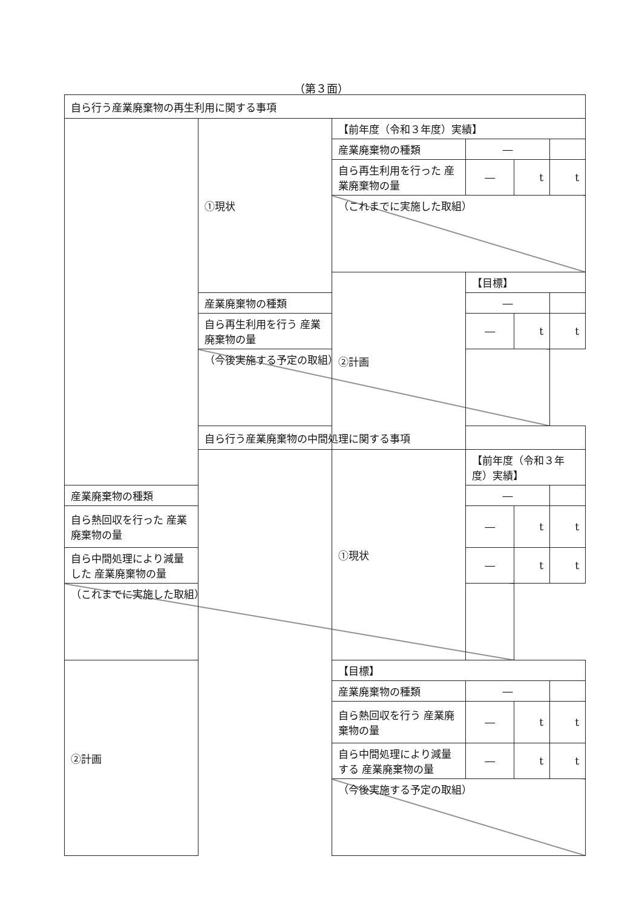（第３面）
| 自ら行う産業廃棄物の再生利用に関する事項 | | | | | |
| | ①現状 | 【前年度（令和３年度）実績】 | | | |
| | | 産業廃棄物の種類 | ― | | |
| | | 自ら再生利用を行った 産業廃棄物の量 | ― | t | t |
| | | （これまでに実施した取組） | | | |
| | | ②計画 | 【目標】 | | |
| | 産業廃棄物の種類 | | ― | | |
| | 自ら再生利用を行う 産業廃棄物の量 | | ― | t | t |
| | （今後実施する予定の取組） | | | | |
| | 自ら行う産業廃棄物の中間処理に関する事項 | | | | |
| | | ①現状 | 【前年度（令和３年度）実績】 | | |
| 産業廃棄物の種類 | | | ― | | |
| 自ら熱回収を行った 産業廃棄物の量 | | | ― | t | t |
| 自ら中間処理により減量した 産業廃棄物の量 | | | ― | t | t |
| （これまでに実施した取組） | | | | | |
| ②計画 | | 【目標】 | | | |
| | | 産業廃棄物の種類 | ― | | |
| | | 自ら熱回収を行う 産業廃棄物の量 | ― | t | t |
| | | 自ら中間処理により減量する 産業廃棄物の量 | ― | t | t |
| | | （今後実施する予定の取組） | | | |